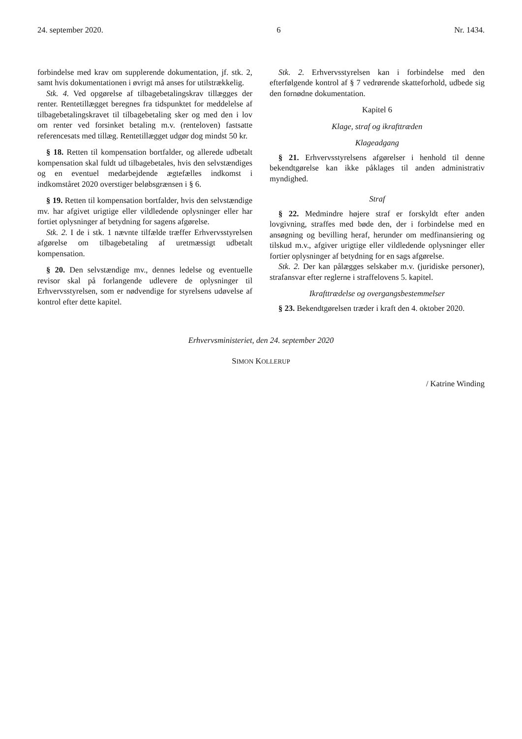24. september 2020. 6 Nr. 1434.
forbindelse med krav om supplerende dokumentation, jf. stk. 2, samt hvis dokumentationen i øvrigt må anses for utilstrækkelig.
Stk. 4. Ved opgørelse af tilbagebetalingskrav tillægges der renter. Rentetillægget beregnes fra tidspunktet for meddelelse af tilbagebetalingskravet til tilbagebetaling sker og med den i lov om renter ved forsinket betaling m.v. (renteloven) fastsatte referencesats med tillæg. Rentetillægget udgør dog mindst 50 kr.
§ 18. Retten til kompensation bortfalder, og allerede udbetalt kompensation skal fuldt ud tilbagebetales, hvis den selvstændiges og en eventuel medarbejdende ægtefælles indkomst i indkomståret 2020 overstiger beløbsgrænsen i § 6.
§ 19. Retten til kompensation bortfalder, hvis den selvstændige mv. har afgivet urigtige eller vildledende oplysninger eller har fortiet oplysninger af betydning for sagens afgørelse.
Stk. 2. I de i stk. 1 nævnte tilfælde træffer Erhvervsstyrelsen afgørelse om tilbagebetaling af uretmæssigt udbetalt kompensation.
§ 20. Den selvstændige mv., dennes ledelse og eventuelle revisor skal på forlangende udlevere de oplysninger til Erhvervsstyrelsen, som er nødvendige for styrelsens udøvelse af kontrol efter dette kapitel.
Stk. 2. Erhvervsstyrelsen kan i forbindelse med den efterfølgende kontrol af § 7 vedrørende skatteforhold, udbede sig den fornødne dokumentation.
Kapitel 6
Klage, straf og ikrafttræden
Klageadgang
§ 21. Erhvervsstyrelsens afgørelser i henhold til denne bekendtgørelse kan ikke påklages til anden administrativ myndighed.
Straf
§ 22. Medmindre højere straf er forskyldt efter anden lovgivning, straffes med bøde den, der i forbindelse med en ansøgning og bevilling heraf, herunder om medfinansiering og tilskud m.v., afgiver urigtige eller vildledende oplysninger eller fortier oplysninger af betydning for en sags afgørelse.
Stk. 2. Der kan pålægges selskaber m.v. (juridiske personer), strafansvar efter reglerne i straffelovens 5. kapitel.
Ikrafttrædelse og overgangsbestemmelser
§ 23. Bekendtgørelsen træder i kraft den 4. oktober 2020.
Erhvervsministeriet, den 24. september 2020
SIMON KOLLERUP
/ Katrine Winding